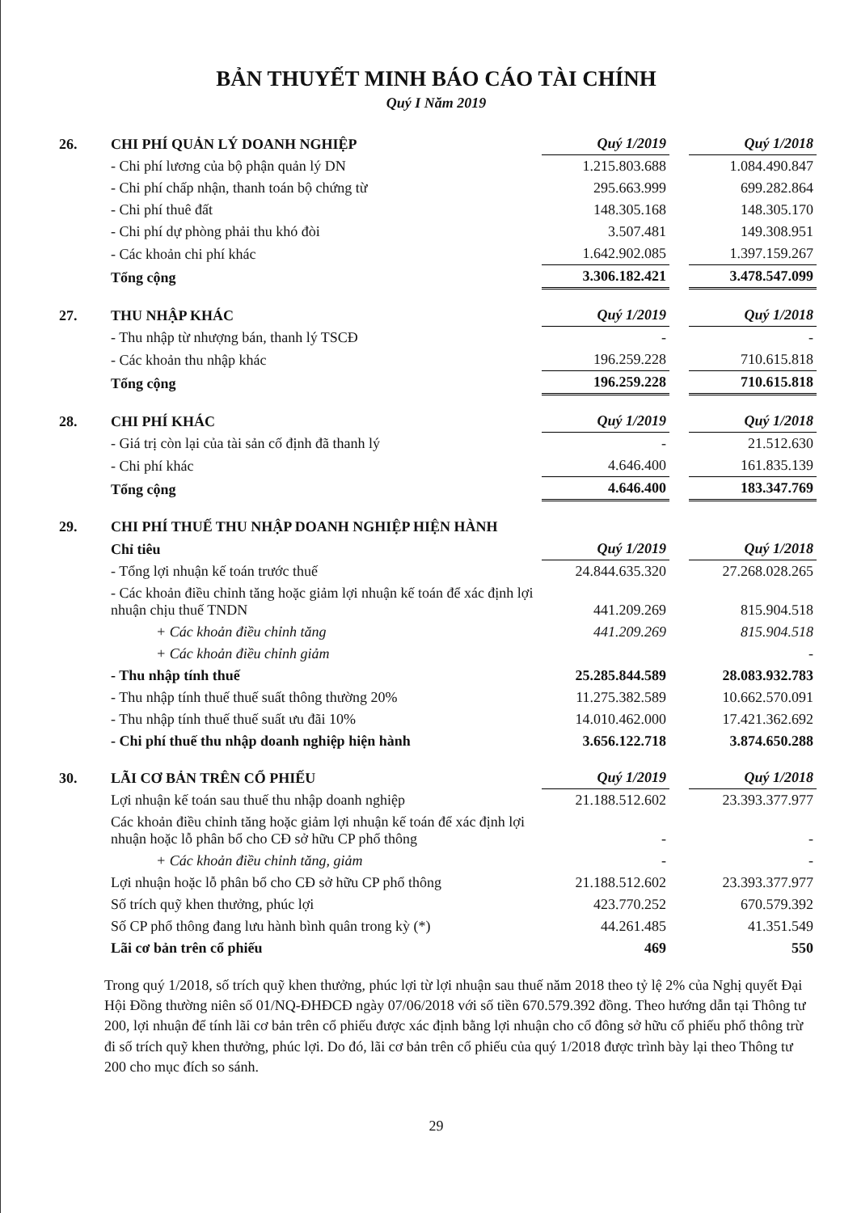BẢN THUYẾT MINH BÁO CÁO TÀI CHÍNH
Quý I Năm 2019
| 26. | CHI PHÍ QUẢN LÝ DOANH NGHIỆP | Quý 1/2019 | | Quý 1/2018 |
| | - Chi phí lương của bộ phận quản lý DN | 1.215.803.688 | | 1.084.490.847 |
| | - Chi phí chấp nhận, thanh toán bộ chứng từ | 295.663.999 | | 699.282.864 |
| | - Chi phí thuê đất | 148.305.168 | | 148.305.170 |
| | - Chi phí dự phòng phải thu khó đòi | 3.507.481 | | 149.308.951 |
| | - Các khoản chi phí khác | 1.642.902.085 | | 1.397.159.267 |
| | Tổng cộng | 3.306.182.421 | | 3.478.547.099 |
| 27. | THU NHẬP KHÁC | Quý 1/2019 | | Quý 1/2018 |
| | - Thu nhập từ nhượng bán, thanh lý TSCĐ | - | | - |
| | - Các khoản thu nhập khác | 196.259.228 | | 710.615.818 |
| | Tổng cộng | 196.259.228 | | 710.615.818 |
| 28. | CHI PHÍ KHÁC | Quý 1/2019 | | Quý 1/2018 |
| | - Giá trị còn lại của tài sản cố định đã thanh lý | - | | 21.512.630 |
| | - Chi phí khác | 4.646.400 | | 161.835.139 |
| | Tổng cộng | 4.646.400 | | 183.347.769 |
| 29. | CHI PHÍ THUẾ THU NHẬP DOANH NGHIỆP HIỆN HÀNH | | | |
| | Chỉ tiêu | Quý 1/2019 | | Quý 1/2018 |
| | - Tổng lợi nhuận kế toán trước thuế | 24.844.635.320 | | 27.268.028.265 |
| | - Các khoản điều chỉnh tăng hoặc giảm lợi nhuận kế toán để xác định lợi nhuận chịu thuế TNDN | 441.209.269 | | 815.904.518 |
| | + Các khoản điều chỉnh tăng | 441.209.269 | | 815.904.518 |
| | + Các khoản điều chỉnh giảm | | | - |
| | - Thu nhập tính thuế | 25.285.844.589 | | 28.083.932.783 |
| | - Thu nhập tính thuế thuế suất thông thường 20% | 11.275.382.589 | | 10.662.570.091 |
| | - Thu nhập tính thuế thuế suất ưu đãi 10% | 14.010.462.000 | | 17.421.362.692 |
| | - Chi phí thuế thu nhập doanh nghiệp hiện hành | 3.656.122.718 | | 3.874.650.288 |
| 30. | LÃI CƠ BẢN TRÊN CỔ PHIẾU | Quý 1/2019 | | Quý 1/2018 |
| | Lợi nhuận kế toán sau thuế thu nhập doanh nghiệp | 21.188.512.602 | | 23.393.377.977 |
| | Các khoản điều chỉnh tăng hoặc giảm lợi nhuận kế toán để xác định lợi nhuận hoặc lỗ phân bổ cho CĐ sở hữu CP phổ thông | - | | - |
| | + Các khoản điều chỉnh tăng, giảm | - | | - |
| | Lợi nhuận hoặc lỗ phân bổ cho CĐ sở hữu CP phổ thông | 21.188.512.602 | | 23.393.377.977 |
| | Số trích quỹ khen thưởng, phúc lợi | 423.770.252 | | 670.579.392 |
| | Số CP phổ thông đang lưu hành bình quân trong kỳ (*) | 44.261.485 | | 41.351.549 |
| | Lãi cơ bản trên cổ phiếu | 469 | | 550 |
Trong quý 1/2018, số trích quỹ khen thưởng, phúc lợi từ lợi nhuận sau thuế năm 2018 theo tỷ lệ 2% của Nghị quyết Đại Hội Đồng thường niên số 01/NQ-ĐHĐCĐ ngày 07/06/2018 với số tiền 670.579.392 đồng. Theo hướng dẫn tại Thông tư 200, lợi nhuận để tính lãi cơ bản trên cổ phiếu được xác định bằng lợi nhuận cho cổ đông sở hữu cổ phiếu phổ thông trừ đi số trích quỹ khen thưởng, phúc lợi. Do đó, lãi cơ bản trên cổ phiếu của quý 1/2018 được trình bày lại theo Thông tư 200 cho mục đích so sánh.
29